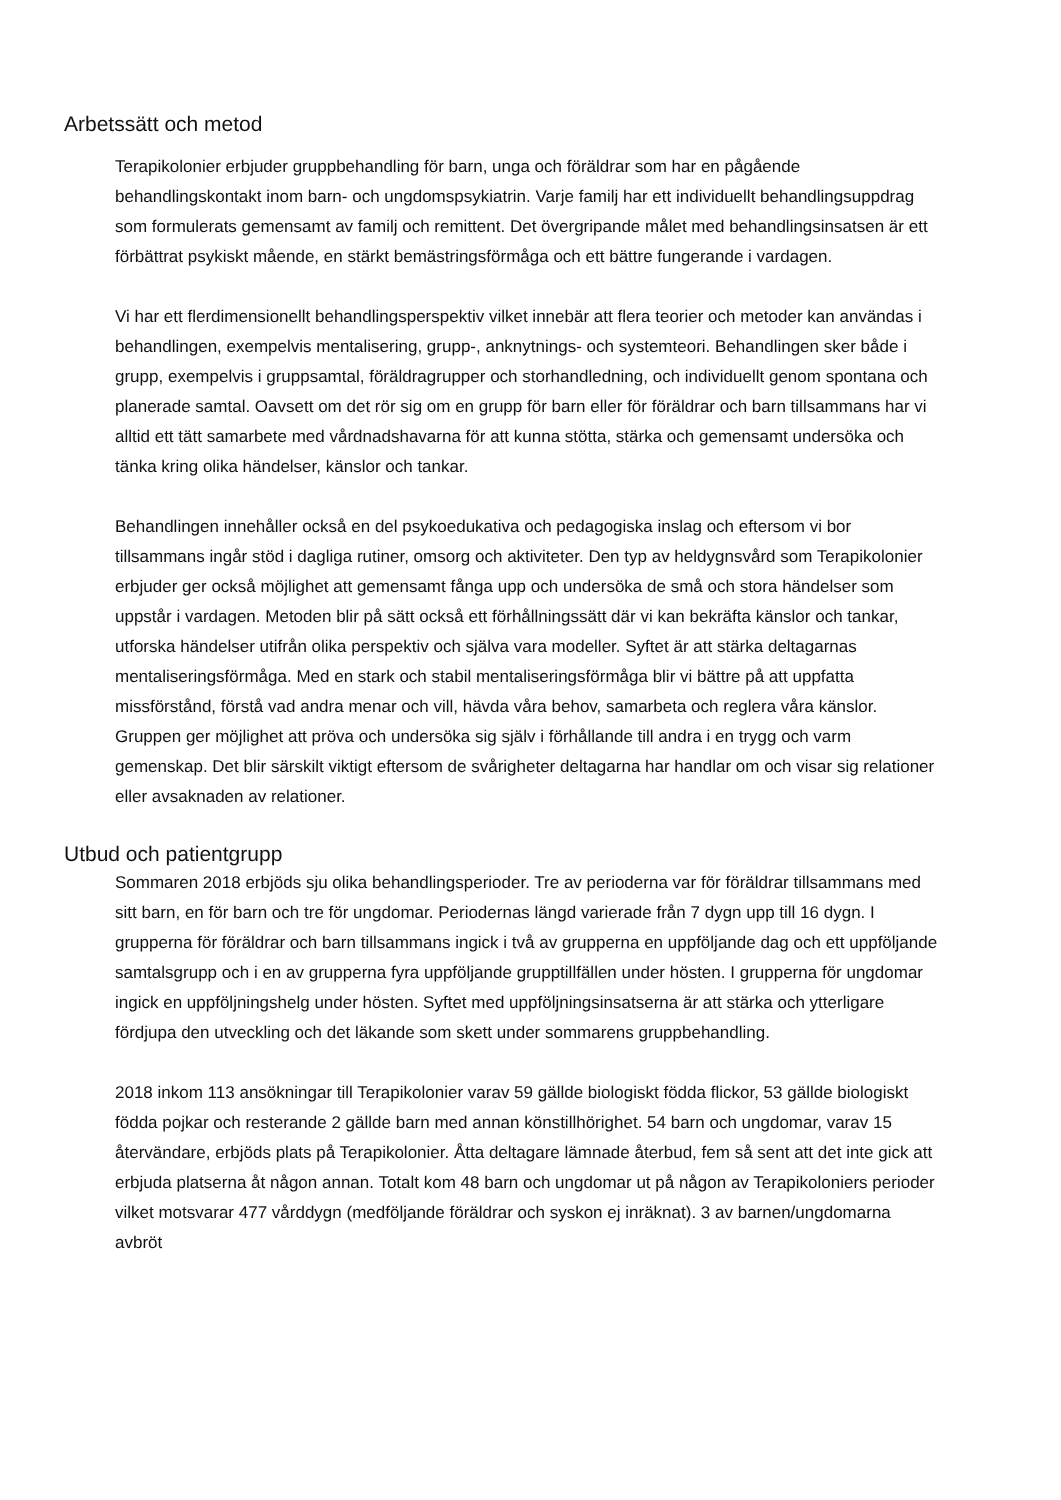Arbetssätt och metod
Terapikolonier erbjuder gruppbehandling för barn, unga och föräldrar som har en pågående behandlingskontakt inom barn- och ungdomspsykiatrin. Varje familj har ett individuellt behandlingsuppdrag som formulerats gemensamt av familj och remittent. Det övergripande målet med behandlingsinsatsen är ett förbättrat psykiskt mående, en stärkt bemästringsförmåga och ett bättre fungerande i vardagen.
Vi har ett flerdimensionellt behandlingsperspektiv vilket innebär att flera teorier och metoder kan användas i behandlingen, exempelvis mentalisering, grupp-, anknytnings- och systemteori. Behandlingen sker både i grupp, exempelvis i gruppsamtal, föräldragrupper och storhandledning, och individuellt genom spontana och planerade samtal. Oavsett om det rör sig om en grupp för barn eller för föräldrar och barn tillsammans har vi alltid ett tätt samarbete med vårdnadshavarna för att kunna stötta, stärka och gemensamt undersöka och tänka kring olika händelser, känslor och tankar.
Behandlingen innehåller också en del psykoedukativa och pedagogiska inslag och eftersom vi bor tillsammans ingår stöd i dagliga rutiner, omsorg och aktiviteter. Den typ av heldygnsvård som Terapikolonier erbjuder ger också möjlighet att gemensamt fånga upp och undersöka de små och stora händelser som uppstår i vardagen. Metoden blir på sätt också ett förhållningssätt där vi kan bekräfta känslor och tankar, utforska händelser utifrån olika perspektiv och själva vara modeller. Syftet är att stärka deltagarnas mentaliseringsförmåga. Med en stark och stabil mentaliseringsförmåga blir vi bättre på att uppfatta missförstånd, förstå vad andra menar och vill, hävda våra behov, samarbeta och reglera våra känslor. Gruppen ger möjlighet att pröva och undersöka sig själv i förhållande till andra i en trygg och varm gemenskap. Det blir särskilt viktigt eftersom de svårigheter deltagarna har handlar om och visar sig relationer eller avsaknaden av relationer.
Utbud och patientgrupp
Sommaren 2018 erbjöds sju olika behandlingsperioder. Tre av perioderna var för föräldrar tillsammans med sitt barn, en för barn och tre för ungdomar. Periodernas längd varierade från 7 dygn upp till 16 dygn. I grupperna för föräldrar och barn tillsammans ingick i två av grupperna en uppföljande dag och ett uppföljande samtalsgrupp och i en av grupperna fyra uppföljande grupptillfällen under hösten. I grupperna för ungdomar ingick en uppföljningshelg under hösten. Syftet med uppföljningsinsatserna är att stärka och ytterligare fördjupa den utveckling och det läkande som skett under sommarens gruppbehandling.
2018 inkom 113 ansökningar till Terapikolonier varav 59 gällde biologiskt födda flickor, 53 gällde biologiskt födda pojkar och resterande 2 gällde barn med annan könstillhörighet. 54 barn och ungdomar, varav 15 återvändare, erbjöds plats på Terapikolonier. Åtta deltagare lämnade återbud, fem så sent att det inte gick att erbjuda platserna åt någon annan. Totalt kom 48 barn och ungdomar ut på någon av Terapikoloniers perioder vilket motsvarar 477 vårddygn (medföljande föräldrar och syskon ej inräknat). 3 av barnen/ungdomarna avbröt